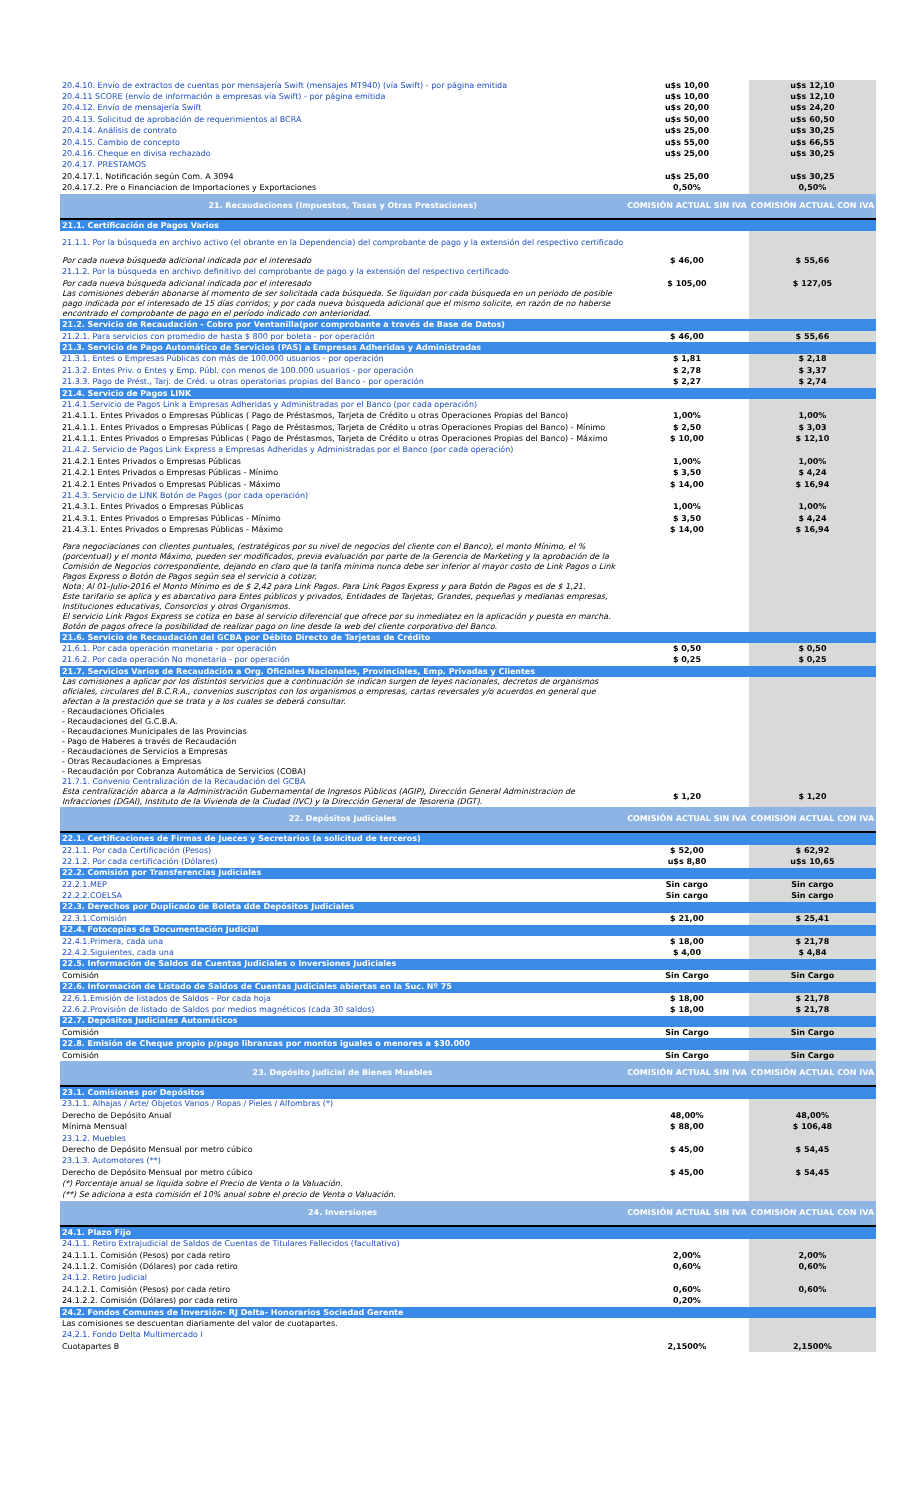| 20.4.10. Envío de extractos de cuentas por mensajería Swift (mensajes MT940) (vía Swift) - por página emitida | u$s 10,00 | u$s 12,10 |
| 20.4.11 SCORE (envío de información a empresas vía Swift) - por página emitida | u$s 10,00 | u$s 12,10 |
| 20.4.12. Envío de mensajería Swift | u$s 20,00 | u$s 24,20 |
| 20.4.13. Solicitud de aprobación de requerimientos al BCRA | u$s 50,00 | u$s 60,50 |
| 20.4.14. Análisis de contrato | u$s 25,00 | u$s 30,25 |
| 20.4.15. Cambio de concepto | u$s 55,00 | u$s 66,55 |
| 20.4.16. Cheque en divisa rechazado | u$s 25,00 | u$s 30,25 |
| 20.4.17. PRESTAMOS | | |
| 20.4.17.1. Notificación según Com. A 3094 | u$s 25,00 | u$s 30,25 |
| 20.4.17.2. Pre o Financiacion de Importaciones y Exportaciones | 0,50% | 0,50% |
| 21. Recaudaciones (Impuestos, Tasas y Otras Prestaciones) | COMISIÓN ACTUAL SIN IVA | COMISIÓN ACTUAL CON IVA |
| 21.1. Certificación de Pagos Varios | | |
| 21.1.1. Por la búsqueda en archivo activo (el obrante en la Dependencia) del comprobante de pago y la extensión del respectivo certificado | | |
| Por cada nueva búsqueda adicional indicada por el interesado | $ 46,00 | $ 55,66 |
| 21.1.2. Por la búsqueda en archivo definitivo del comprobante de pago y la extensión del respectivo certificado | | |
| Por cada nueva búsqueda adicional indicada por el interesado | $ 105,00 | $ 127,05 |
| Las comisiones deberán abonarse al momento de ser solicitada cada búsqueda. Se liquidan por cada búsqueda en un periodo de posible pago indicada por el interesado de 15 días corridos; y por cada nueva búsqueda adicional que el mismo solicite, en razón de no haberse encontrado el comprobante de pago en el período indicado con anterioridad. | | |
| 21.2. Servicio de Recaudación - Cobro por Ventanilla(por comprobante a través de Base de Datos) | | |
| 21.2.1. Para servicios con promedio de hasta $ 800 por boleta - por operación | $ 46,00 | $ 55,66 |
| 21.3. Servicio de Pago Automático de Servicios (PAS) a Empresas Adheridas y Administradas | | |
| 21.3.1. Entes o Empresas Públicas con más de 100.000 usuarios - por operación | $ 1,81 | $ 2,18 |
| 21.3.2. Entes Priv. o Entes y Emp. Públ. con menos de 100.000 usuarios - por operación | $ 2,78 | $ 3,37 |
| 21.3.3. Pago de Prést., Tarj. de Créd. u otras operatorias propias del Banco - por operación | $ 2,27 | $ 2,74 |
| 21.4. Servicio de Pagos LINK | | |
| 21.4.1.Servicio de Pagos Link a Empresas Adheridas y Administradas por el Banco (por cada operación) | | |
| 21.4.1.1. Entes Privados o Empresas Públicas ( Pago de Préstasmos, Tarjeta de Crédito u otras Operaciones Propias del Banco) | 1,00% | 1,00% |
| 21.4.1.1. Entes Privados o Empresas Públicas ( Pago de Préstasmos, Tarjeta de Crédito u otras Operaciones Propias del Banco) - Mínimo | $ 2,50 | $ 3,03 |
| 21.4.1.1. Entes Privados o Empresas Públicas ( Pago de Préstasmos, Tarjeta de Crédito u otras Operaciones Propias del Banco) - Máximo | $ 10,00 | $ 12,10 |
| 21.4.2. Servicio de Pagos Link Express a Empresas Adheridas y Administradas por el Banco (por cada operación) | | |
| 21.4.2.1 Entes Privados o Empresas Públicas | 1,00% | 1,00% |
| 21.4.2.1 Entes Privados o Empresas Públicas - Mínimo | $ 3,50 | $ 4,24 |
| 21.4.2.1 Entes Privados o Empresas Públicas - Máximo | $ 14,00 | $ 16,94 |
| 21.4.3. Servicio de LINK Botón de Pagos (por cada operación) | | |
| 21.4.3.1. Entes Privados o Empresas Públicas | 1,00% | 1,00% |
| 21.4.3.1. Entes Privados o Empresas Públicas - Mínimo | $ 3,50 | $ 4,24 |
| 21.4.3.1. Entes Privados o Empresas Públicas - Máximo | $ 14,00 | $ 16,94 |
| Para negociaciones con clientes puntuales, (estratégicos por su nivel de negocios del cliente con el Banco), el monto Mínimo, el % (porcentual) y el monto Máximo, pueden ser modificados, previa evaluación por parte de la Gerencia de Marketing y la aprobación de la Comisión de Negocios correspondiente, dejando en claro que la tarifa mínima nunca debe ser inferior al mayor costo de Link Pagos o Link Pagos Express o Botón de Pagos según sea el servicio a cotizar. Nota: Al 01-Julio-2016 el Monto Mínimo es de $ 2,42 para Link Pagos. Para Link Pagos Express y para Botón de Pagos es de $ 1,21. Este tarifario se aplica y es abarcativo para Entes públicos y privados, Entidades de Tarjetas, Grandes, pequeñas y medianas empresas, Instituciones educativas, Consorcios y otros Organismos. El servicio Link Pagos Express se cotiza en base al servicio diferencial que ofrece por su inmediatez en la aplicación y puesta en marcha. Botón de pagos ofrece la posibilidad de realizar pago on line desde la web del cliente corporativo del Banco. | | |
| 21.6. Servicio de Recaudación del GCBA por Débito Directo de Tarjetas de Crédito | | |
| 21.6.1. Por cada operación monetaria - por operación | $ 0,50 | $ 0,50 |
| 21.6.2. Por cada operación No monetaria - por operación | $ 0,25 | $ 0,25 |
| 21.7. Servicios Varios de Recaudación a Org. Oficiales Nacionales, Provinciales, Emp. Privadas y Clientes | | |
| Las comisiones a aplicar por los distintos servicios que a continuación se indican surgen de leyes nacionales, decretos de organismos oficiales, circulares del B.C.R.A., convenios suscriptos con los organismos o empresas, cartas reversales y/o acuerdos en general que afectan a la prestación que se trata y a los cuales se deberá consultar. - Recaudaciones Oficiales - Recaudaciones del G.C.B.A. - Recaudaciones Municipales de las Provincias - Pago de Haberes a través de Recaudación - Recaudaciones de Servicios a Empresas - Otras Recaudaciones a Empresas - Recaudación por Cobranza Automática de Servicios (COBA) 21.7.1. Convenio Centralización de la Recaudación del GCBA | | |
| Esta centralización abarca a la Administración Gubernamental de Ingresos Públicos (AGIP), Dirección General Administracion de Infracciones (DGAI), Instituto de la Vivienda de la Ciudad (IVC) y la Dirección General de Tesoreria (DGT). | $ 1,20 | $ 1,20 |
| 22. Depósitos Judiciales | COMISIÓN ACTUAL SIN IVA | COMISIÓN ACTUAL CON IVA |
| 22.1. Certificaciones de Firmas de Jueces y Secretarios (a solicitud de terceros) | | |
| 22.1.1. Por cada Certificación (Pesos) | $ 52,00 | $ 62,92 |
| 22.1.2. Por cada certificación (Dólares) | u$s 8,80 | u$s 10,65 |
| 22.2. Comisión por Transferencias Judiciales | | |
| 22.2.1.MEP | Sin cargo | Sin cargo |
| 22.2.2.COELSA | Sin cargo | Sin cargo |
| 22.3. Derechos por Duplicado de Boleta dde Depósitos Judiciales | | |
| 22.3.1.Comisión | $ 21,00 | $ 25,41 |
| 22.4. Fotocopias de Documentación Judicial | | |
| 22.4.1.Primera, cada una | $ 18,00 | $ 21,78 |
| 22.4.2.Siguientes, cada una | $ 4,00 | $ 4,84 |
| 22.5. Información de Saldos de Cuentas Judiciales o Inversiones Judiciales | | |
| Comisión | Sin Cargo | Sin Cargo |
| 22.6. Información de Listado de Saldos de Cuentas Judiciales abiertas en la Suc. Nº 75 | | |
| 22.6.1.Emisión de listados de Saldos - Por cada hoja | $ 18,00 | $ 21,78 |
| 22.6.2.Provisión de listado de Saldos por medios magnéticos (cada 30 saldos) | $ 18,00 | $ 21,78 |
| 22.7. Depósitos Judiciales Automáticos | | |
| Comisión | Sin Cargo | Sin Cargo |
| 22.8. Emisión de Cheque propio p/pago libranzas por montos iguales o menores a $30.000 | | |
| Comisión | Sin Cargo | Sin Cargo |
| 23. Depósito Judicial de Bienes Muebles | COMISIÓN ACTUAL SIN IVA | COMISIÓN ACTUAL CON IVA |
| 23.1. Comisiones por Depósitos | | |
| 23.1.1. Alhajas / Arte/ Objetos Varios / Ropas / Pieles / Alfombras (*) | | |
| Derecho de Depósito Anual | 48,00% | 48,00% |
| Mínima Mensual | $ 88,00 | $ 106,48 |
| 23.1.2. Muebles | | |
| Derecho de Depósito Mensual por metro cúbico | $ 45,00 | $ 54,45 |
| 23.1.3. Automotores (**) | | |
| Derecho de Depósito Mensual por metro cúbico | $ 45,00 | $ 54,45 |
| (*) Porcentaje anual se liquida sobre el Precio de Venta o la Valuación. | | |
| (**) Se adiciona a esta comisión el 10% anual sobre el precio de Venta o Valuación. | | |
| 24. Inversiones | COMISIÓN ACTUAL SIN IVA | COMISIÓN ACTUAL CON IVA |
| 24.1. Plazo Fijo | | |
| 24.1.1. Retiro Extrajudicial de Saldos de Cuentas de Titulares Fallecidos (facultativo) | | |
| 24.1.1.1. Comisión (Pesos) por cada retiro | 2,00% | 2,00% |
| 24.1.1.2. Comisión (Dólares) por cada retiro | 0,60% | 0,60% |
| 24.1.2. Retiro Judicial | | |
| 24.1.2.1. Comisión (Pesos) por cada retiro | 0,60% | 0,60% |
| 24.1.2.2. Comisión (Dólares) por cada retiro | 0,20% | |
| 24.2. Fondos Comunes de Inversión- RJ Delta- Honorarios Sociedad Gerente | | |
| Las comisiones se descuentan diariamente del valor de cuotapartes. | | |
| 24.2.1. Fondo Delta Multimercado I | | |
| Cuotapartes B | 2,1500% | 2,1500% |